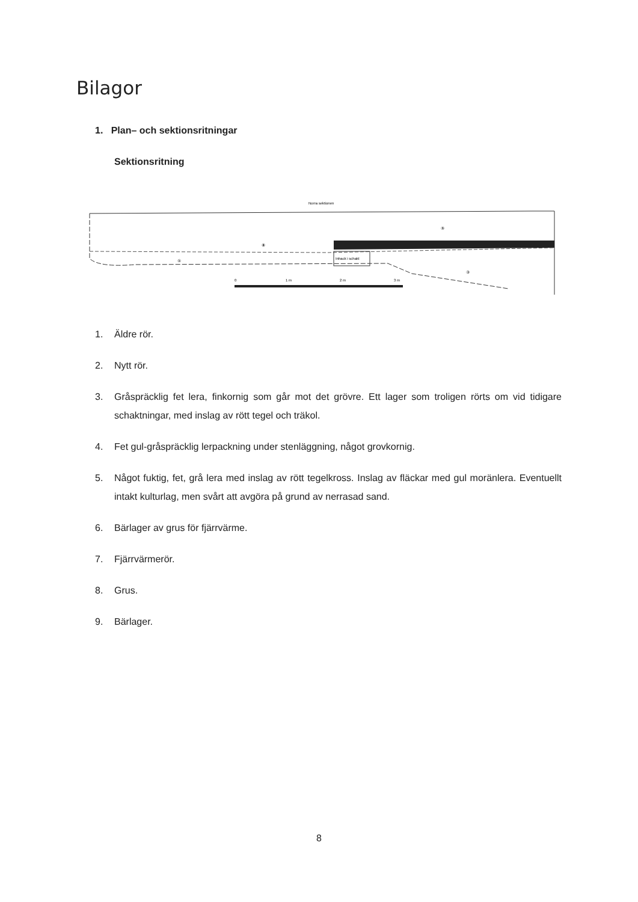Bilagor
1. Plan– och sektionsritningar
Sektionsritning
Norra sektionen
Inhack i schakt
⑨
⑧
⑤
③
0
1 m
2 m
3 m
1. Äldre rör.
2. Nytt rör.
3. Gråspräcklig fet lera, finkornig som går mot det grövre. Ett lager som troligen rörts om vid tidigare schaktningar, med inslag av rött tegel och träkol.
4. Fet gul-gråspräcklig lerpackning under stenläggning, något grovkornig.
5. Något fuktig, fet, grå lera med inslag av rött tegelkross. Inslag av fläckar med gul moränlera. Eventuellt intakt kulturlag, men svårt att avgöra på grund av nerrasad sand.
6. Bärlager av grus för fjärrvärme.
7. Fjärrvärmerör.
8. Grus.
9. Bärlager.
8